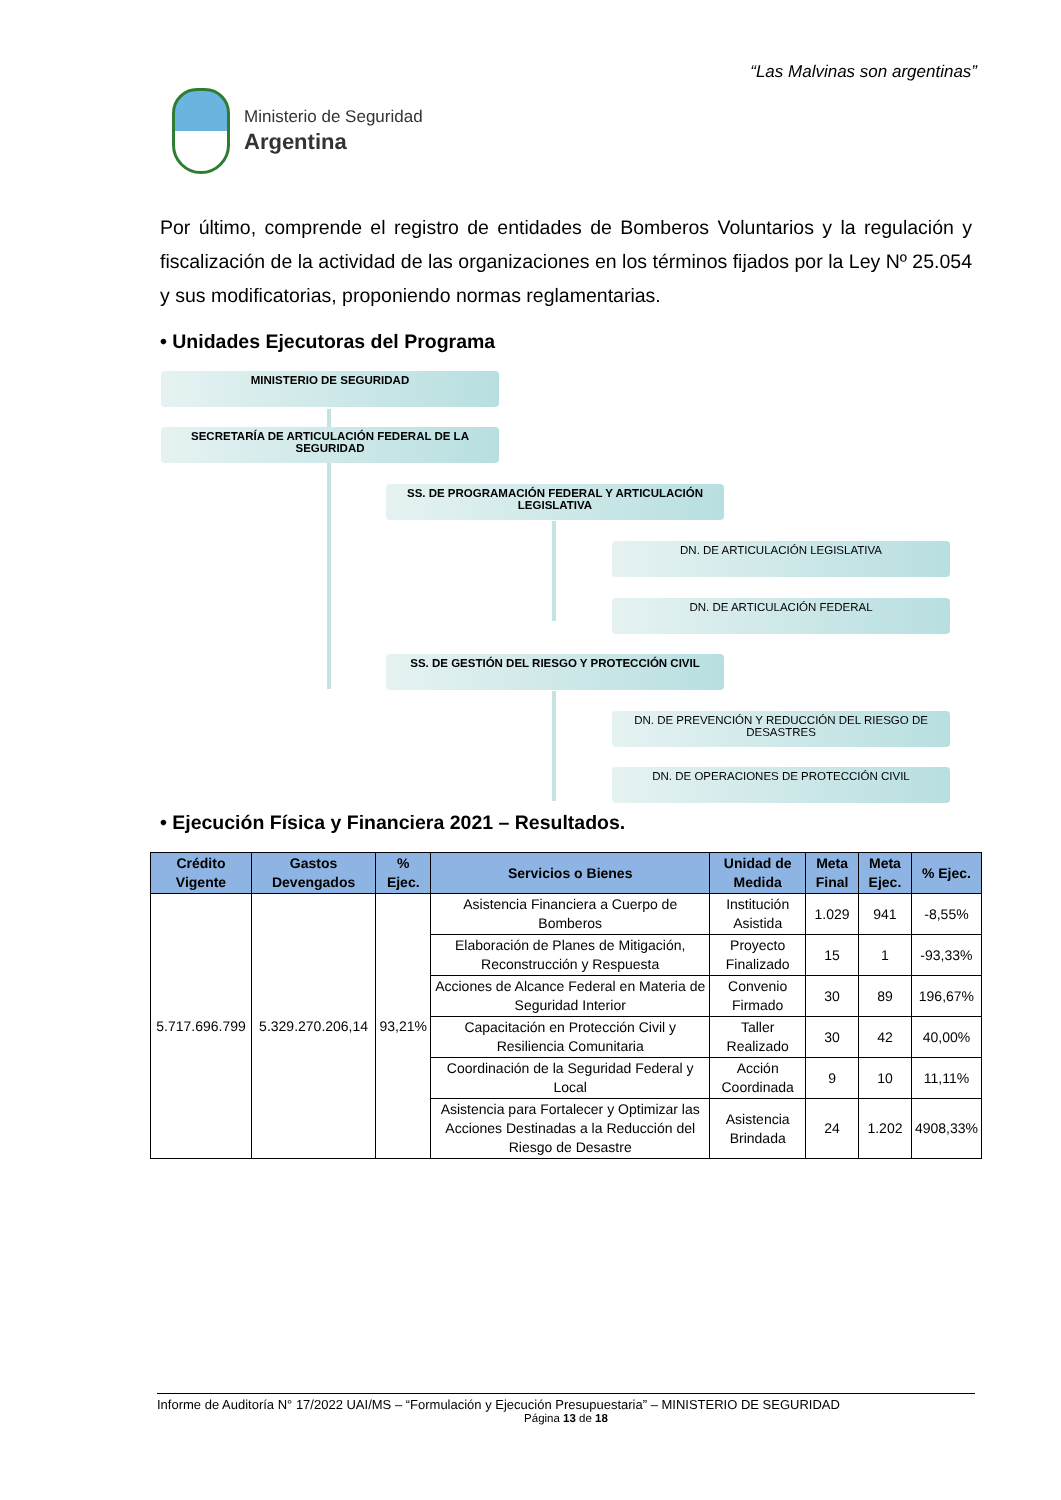“Las Malvinas son argentinas”
Ministerio de Seguridad
Argentina
Por último, comprende el registro de entidades de Bomberos Voluntarios y la regulación y fiscalización de la actividad de las organizaciones en los términos fijados por la Ley Nº 25.054 y sus modificatorias, proponiendo normas reglamentarias.
• Unidades Ejecutoras del Programa
MINISTERIO DE SEGURIDAD
SECRETARÍA DE ARTICULACIÓN FEDERAL DE LA SEGURIDAD
SS. DE PROGRAMACIÓN FEDERAL Y ARTICULACIÓN LEGISLATIVA
DN. DE ARTICULACIÓN LEGISLATIVA
DN. DE ARTICULACIÓN FEDERAL
SS. DE GESTIÓN DEL RIESGO Y PROTECCIÓN CIVIL
DN. DE PREVENCIÓN Y REDUCCIÓN DEL RIESGO DE DESASTRES
DN. DE OPERACIONES DE PROTECCIÓN CIVIL
• Ejecución Física y Financiera 2021 – Resultados.
| Crédito Vigente | Gastos Devengados | % Ejec. | Servicios o Bienes | Unidad de Medida | Meta Final | Meta Ejec. | % Ejec. |
| --- | --- | --- | --- | --- | --- | --- | --- |
| 5.717.696.799 | 5.329.270.206,14 | 93,21% | Asistencia Financiera a Cuerpo de Bomberos | Institución Asistida | 1.029 | 941 | -8,55% |
| | | | Elaboración de Planes de Mitigación, Reconstrucción y Respuesta | Proyecto Finalizado | 15 | 1 | -93,33% |
| | | | Acciones de Alcance Federal en Materia de Seguridad Interior | Convenio Firmado | 30 | 89 | 196,67% |
| | | | Capacitación en Protección Civil y Resiliencia Comunitaria | Taller Realizado | 30 | 42 | 40,00% |
| | | | Coordinación de la Seguridad Federal y Local | Acción Coordinada | 9 | 10 | 11,11% |
| | | | Asistencia para Fortalecer y Optimizar las Acciones Destinadas a la Reducción del Riesgo de Desastre | Asistencia Brindada | 24 | 1.202 | 4908,33% |
Informe de Auditoría N° 17/2022 UAI/MS – “Formulación y Ejecución Presupuestaria” – MINISTERIO DE SEGURIDAD
Página 13 de 18